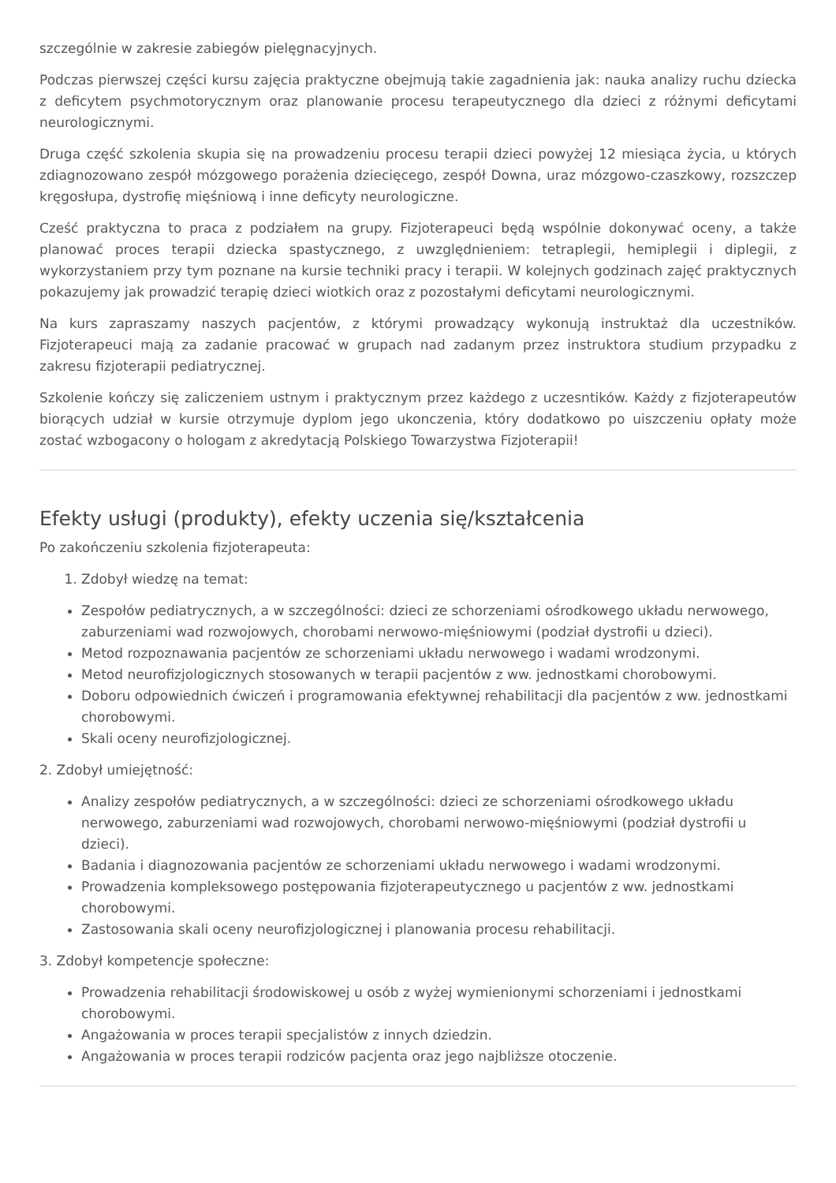szczególnie w zakresie zabiegów pielęgnacyjnych.
Podczas pierwszej części kursu zajęcia praktyczne obejmują takie zagadnienia jak: nauka analizy ruchu dziecka z deficytem psychmotorycznym oraz planowanie procesu terapeutycznego dla dzieci z różnymi deficytami neurologicznymi.
Druga część szkolenia skupia się na prowadzeniu procesu terapii dzieci powyżej 12 miesiąca życia, u których zdiagnozowano zespół mózgowego porażenia dziecięcego, zespół Downa, uraz mózgowo-czaszkowy, rozszczep kręgosłupa, dystrofię mięśniową i inne deficyty neurologiczne.
Cześć praktyczna to praca z podziałem na grupy. Fizjoterapeuci będą wspólnie dokonywać oceny, a także planować proces terapii dziecka spastycznego, z uwzględnieniem: tetraplegii, hemiplegii i diplegii, z wykorzystaniem przy tym poznane na kursie techniki pracy i terapii. W kolejnych godzinach zajęć praktycznych pokazujemy jak prowadzić terapię dzieci wiotkich oraz z pozostałymi deficytami neurologicznymi.
Na kurs zapraszamy naszych pacjentów, z którymi prowadzący wykonują instruktaż dla uczestników. Fizjoterapeuci mają za zadanie pracować w grupach nad zadanym przez instruktora studium przypadku z zakresu fizjoterapii pediatrycznej.
Szkolenie kończy się zaliczeniem ustnym i praktycznym przez każdego z uczesntików. Każdy z fizjoterapeutów biorących udział w kursie otrzymuje dyplom jego ukonczenia, który dodatkowo po uiszczeniu opłaty może zostać wzbogacony o hologam z akredytacją Polskiego Towarzystwa Fizjoterapii!
Efekty usługi (produkty), efekty uczenia się/kształcenia
Po zakończeniu szkolenia fizjoterapeuta:
1. Zdobył wiedzę na temat:
Zespołów pediatrycznych, a w szczególności: dzieci ze schorzeniami ośrodkowego układu nerwowego, zaburzeniami wad rozwojowych, chorobami nerwowo-mięśniowymi (podział dystrofii u dzieci).
Metod rozpoznawania pacjentów ze schorzeniami układu nerwowego i wadami wrodzonymi.
Metod neurofizjologicznych stosowanych w terapii pacjentów z ww. jednostkami chorobowymi.
Doboru odpowiednich ćwiczeń i programowania efektywnej rehabilitacji dla pacjentów z ww. jednostkami chorobowymi.
Skali oceny neurofizjologicznej.
2. Zdobył umiejętność:
Analizy zespołów pediatrycznych, a w szczególności: dzieci ze schorzeniami ośrodkowego układu nerwowego, zaburzeniami wad rozwojowych, chorobami nerwowo-mięśniowymi (podział dystrofii u dzieci).
Badania i diagnozowania pacjentów ze schorzeniami układu nerwowego i wadami wrodzonymi.
Prowadzenia kompleksowego postępowania fizjoterapeutycznego u pacjentów z ww. jednostkami chorobowymi.
Zastosowania skali oceny neurofizjologicznej i planowania procesu rehabilitacji.
3. Zdobył kompetencje społeczne:
Prowadzenia rehabilitacji środowiskowej u osób z wyżej wymienionymi schorzeniami i jednostkami chorobowymi.
Angażowania w proces terapii specjalistów z innych dziedzin.
Angażowania w proces terapii rodziców pacjenta oraz jego najbliższe otoczenie.